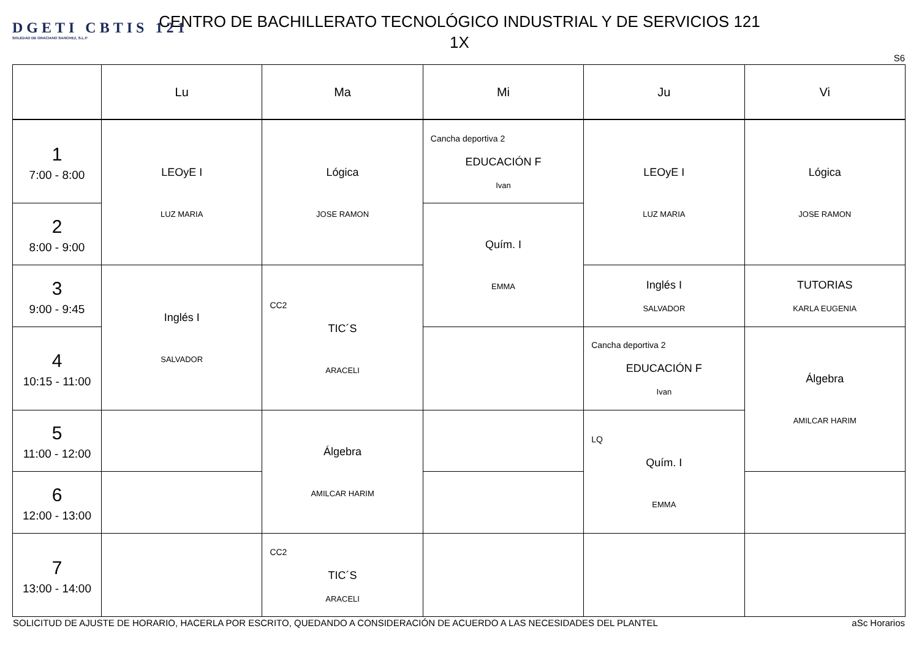DGETI CBTIS 121
SOLEDAD DE GRACIANO SANCHEZ, S.L.P
CENTRO DE BACHILLERATO TECNOLÓGICO INDUSTRIAL Y DE SERVICIOS 121
1X
S6
| | Lu | Ma | Mi | Ju | Vi |
| --- | --- | --- | --- | --- | --- |
| 1 7:00 - 8:00 | LEOyE I LUZ MARIA | Lógica JOSE RAMON | Cancha deportiva 2 EDUCACIÓN F Ivan | LEOyE I LUZ MARIA | Lógica JOSE RAMON |
| 2 8:00 - 9:00 | | | Quím. I EMMA | | |
| 3 9:00 - 9:45 | Inglés I SALVADOR | CC2 TIC´S ARACELI | | Inglés I SALVADOR | TUTORIAS KARLA EUGENIA |
| 4 10:15 - 11:00 | | | | Cancha deportiva 2 EDUCACIÓN F Ivan | Álgebra AMILCAR HARIM |
| 5 11:00 - 12:00 | | Álgebra AMILCAR HARIM | | LQ Quím. I EMMA | |
| 6 12:00 - 13:00 | | | | | |
| 7 13:00 - 14:00 | | CC2 TIC´S ARACELI | | | |
SOLICITUD DE AJUSTE DE HORARIO, HACERLA POR ESCRITO, QUEDANDO A CONSIDERACIÓN DE ACUERDO A LAS NECESIDADES DEL PLANTEL aSc Horarios